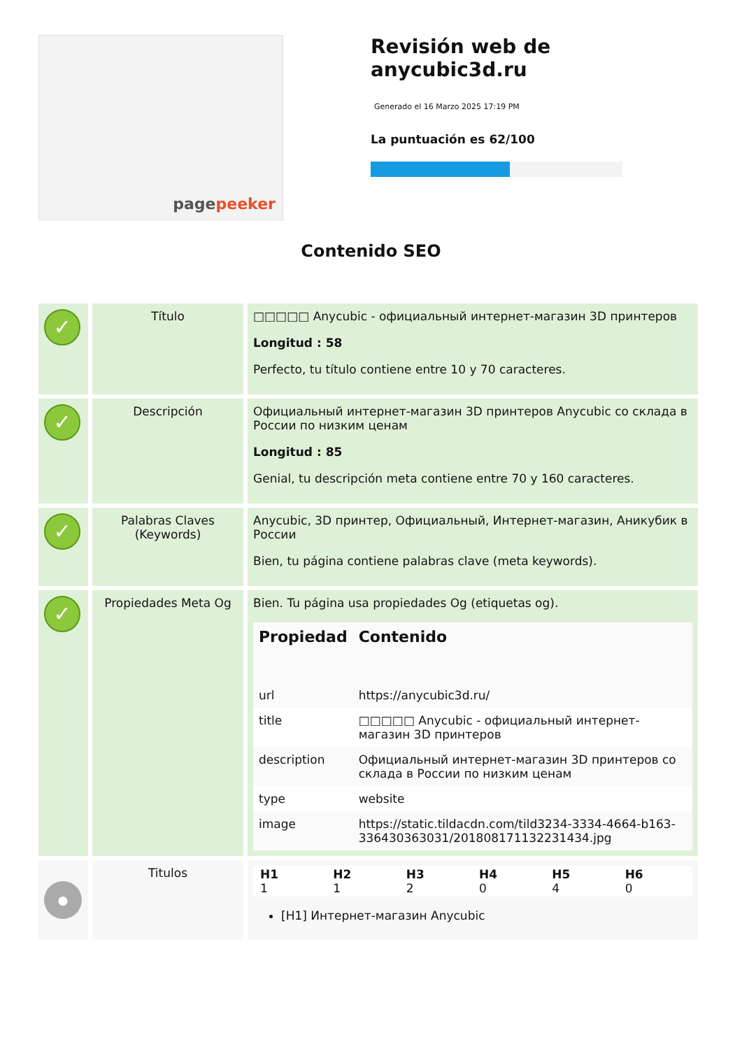page peeker
Revisión web de anycubic3d.ru
Generado el 16 Marzo 2025 17:19 PM
La puntuación es 62/100
Contenido SEO
| ✓ | Título | □□□□□ Anycubic - официальный интернет-магазин 3D принтеров Longitud : 58 Perfecto, tu título contiene entre 10 y 70 caracteres. |
| ✓ | Descripción | Официальный интернет-магазин 3D принтеров Anycubic со склада в России по низким ценам Longitud : 85 Genial, tu descripción meta contiene entre 70 y 160 caracteres. |
| ✓ | Palabras Claves (Keywords) | Anycubic, 3D принтер, Официальный, Интернет-магазин, Аникубик в России Bien, tu página contiene palabras clave (meta keywords). |
| ✓ | Propiedades Meta Og | Bien. Tu página usa propiedades Og (etiquetas og). / Propiedad / Contenido / / --- / --- / / url / https://anycubic3d.ru/ / / title / □□□□□ Anycubic - официальный интернет-магазин 3D принтеров / / description / Официальный интернет-магазин 3D принтеров со склада в России по низким ценам / / type / website / / image / https://static.tildacdn.com/tild3234-3334-4664-b163-336430363031/20180817113223143​4.jpg / |
| ● | Titulos | / H1 1 / H2 1 / H3 2 / H4 0 / H5 4 / H6 0 / [H1] Интернет-магазин Anycubic |